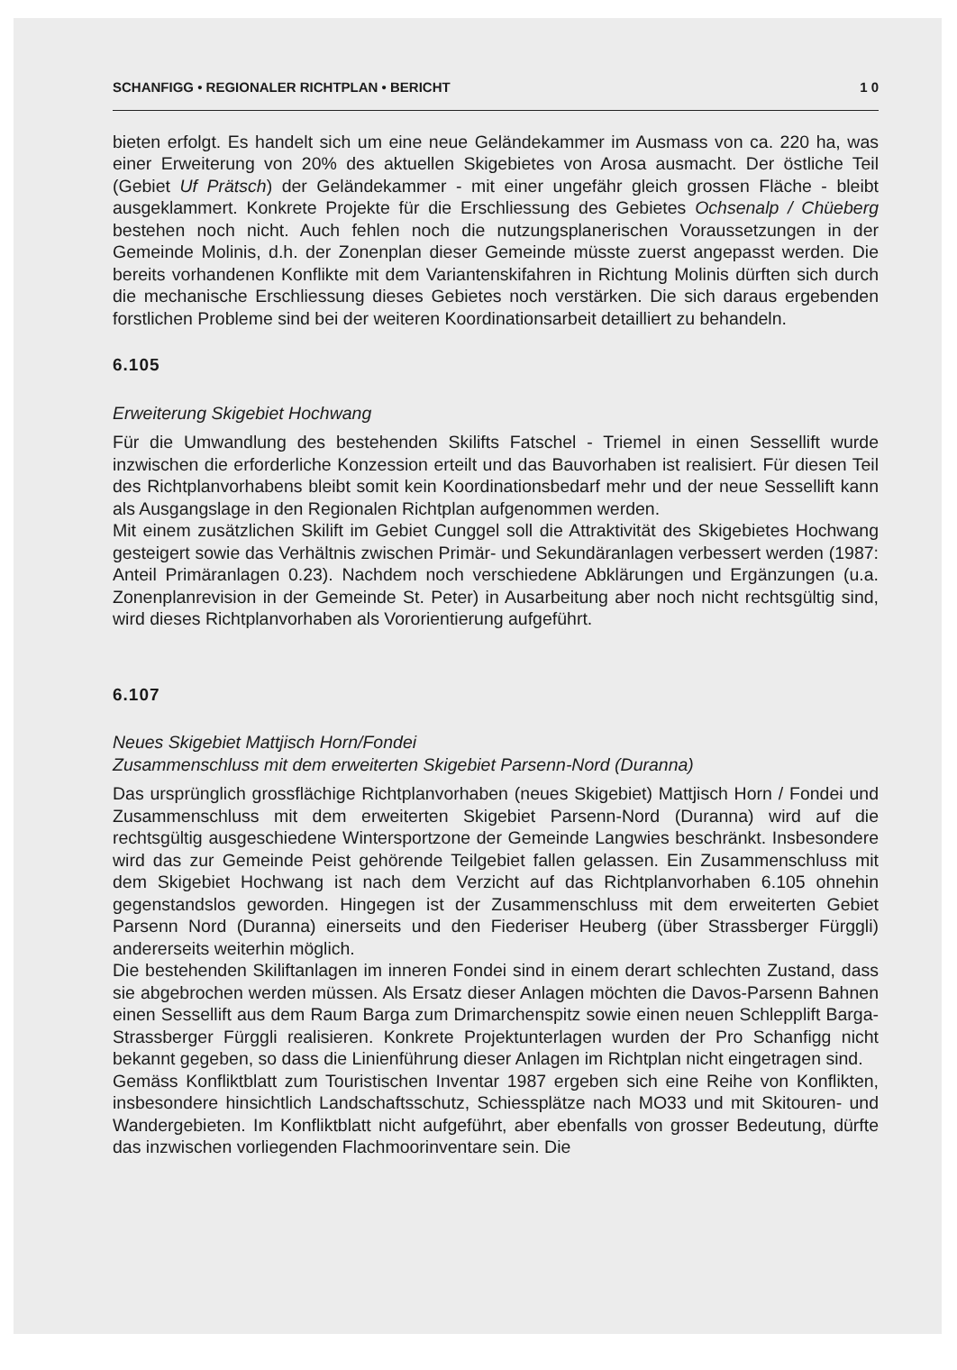SCHANFIGG • REGIONALER RICHTPLAN • BERICHT 1 0
bieten erfolgt. Es handelt sich um eine neue Geländekammer im Ausmass von ca. 220 ha, was einer Erweiterung von 20% des aktuellen Skigebietes von Arosa ausmacht. Der östliche Teil (Gebiet Uf Prätsch) der Geländekammer - mit einer ungefähr gleich grossen Fläche - bleibt ausgeklammert. Konkrete Projekte für die Erschliessung des Gebietes Ochsenalp / Chüeberg bestehen noch nicht. Auch fehlen noch die nutzungsplanerischen Voraussetzungen in der Gemeinde Molinis, d.h. der Zonenplan dieser Gemeinde müsste zuerst angepasst werden. Die bereits vorhandenen Konflikte mit dem Variantenskifahren in Richtung Molinis dürften sich durch die mechanische Erschliessung dieses Gebietes noch verstärken. Die sich daraus ergebenden forstlichen Probleme sind bei der weiteren Koordinationsarbeit detailliert zu behandeln.
6.105
Erweiterung Skigebiet Hochwang
Für die Umwandlung des bestehenden Skilifts Fatschel - Triemel in einen Sessellift wurde inzwischen die erforderliche Konzession erteilt und das Bauvorhaben ist realisiert. Für diesen Teil des Richtplanvorhabens bleibt somit kein Koordinationsbedarf mehr und der neue Sessellift kann als Ausgangslage in den Regionalen Richtplan aufgenommen werden.
Mit einem zusätzlichen Skilift im Gebiet Cunggel soll die Attraktivität des Skigebietes Hochwang gesteigert sowie das Verhältnis zwischen Primär- und Sekundäranlagen verbessert werden (1987: Anteil Primäranlagen 0.23). Nachdem noch verschiedene Abklärungen und Ergänzungen (u.a. Zonenplanrevision in der Gemeinde St. Peter) in Ausarbeitung aber noch nicht rechtsgültig sind, wird dieses Richtplanvorhaben als Vororientierung aufgeführt.
6.107
Neues Skigebiet Mattjisch Horn/Fondei
Zusammenschluss mit dem erweiterten Skigebiet Parsenn-Nord (Duranna)
Das ursprünglich grossflächige Richtplanvorhaben (neues Skigebiet) Mattjisch Horn / Fondei und Zusammenschluss mit dem erweiterten Skigebiet Parsenn-Nord (Duranna) wird auf die rechtsgültig ausgeschiedene Wintersportzone der Gemeinde Langwies beschränkt. Insbesondere wird das zur Gemeinde Peist gehörende Teilgebiet fallen gelassen. Ein Zusammenschluss mit dem Skigebiet Hochwang ist nach dem Verzicht auf das Richtplanvorhaben 6.105 ohnehin gegenstandslos geworden. Hingegen ist der Zusammenschluss mit dem erweiterten Gebiet Parsenn Nord (Duranna) einerseits und den Fiederiser Heuberg (über Strassberger Fürggli) andererseits weiterhin möglich.
Die bestehenden Skiliftanlagen im inneren Fondei sind in einem derart schlechten Zustand, dass sie abgebrochen werden müssen. Als Ersatz dieser Anlagen möchten die Davos-Parsenn Bahnen einen Sessellift aus dem Raum Barga zum Drimarchenspitz sowie einen neuen Schlepplift Barga-Strassberger Fürggli realisieren. Konkrete Projektunterlagen wurden der Pro Schanfigg nicht bekannt gegeben, so dass die Linienführung dieser Anlagen im Richtplan nicht eingetragen sind.
Gemäss Konfliktblatt zum Touristischen Inventar 1987 ergeben sich eine Reihe von Konflikten, insbesondere hinsichtlich Landschaftsschutz, Schiessplätze nach MO33 und mit Skitouren- und Wandergebieten. Im Konfliktblatt nicht aufgeführt, aber ebenfalls von grosser Bedeutung, dürfte das inzwischen vorliegenden Flachmoorinventare sein. Die